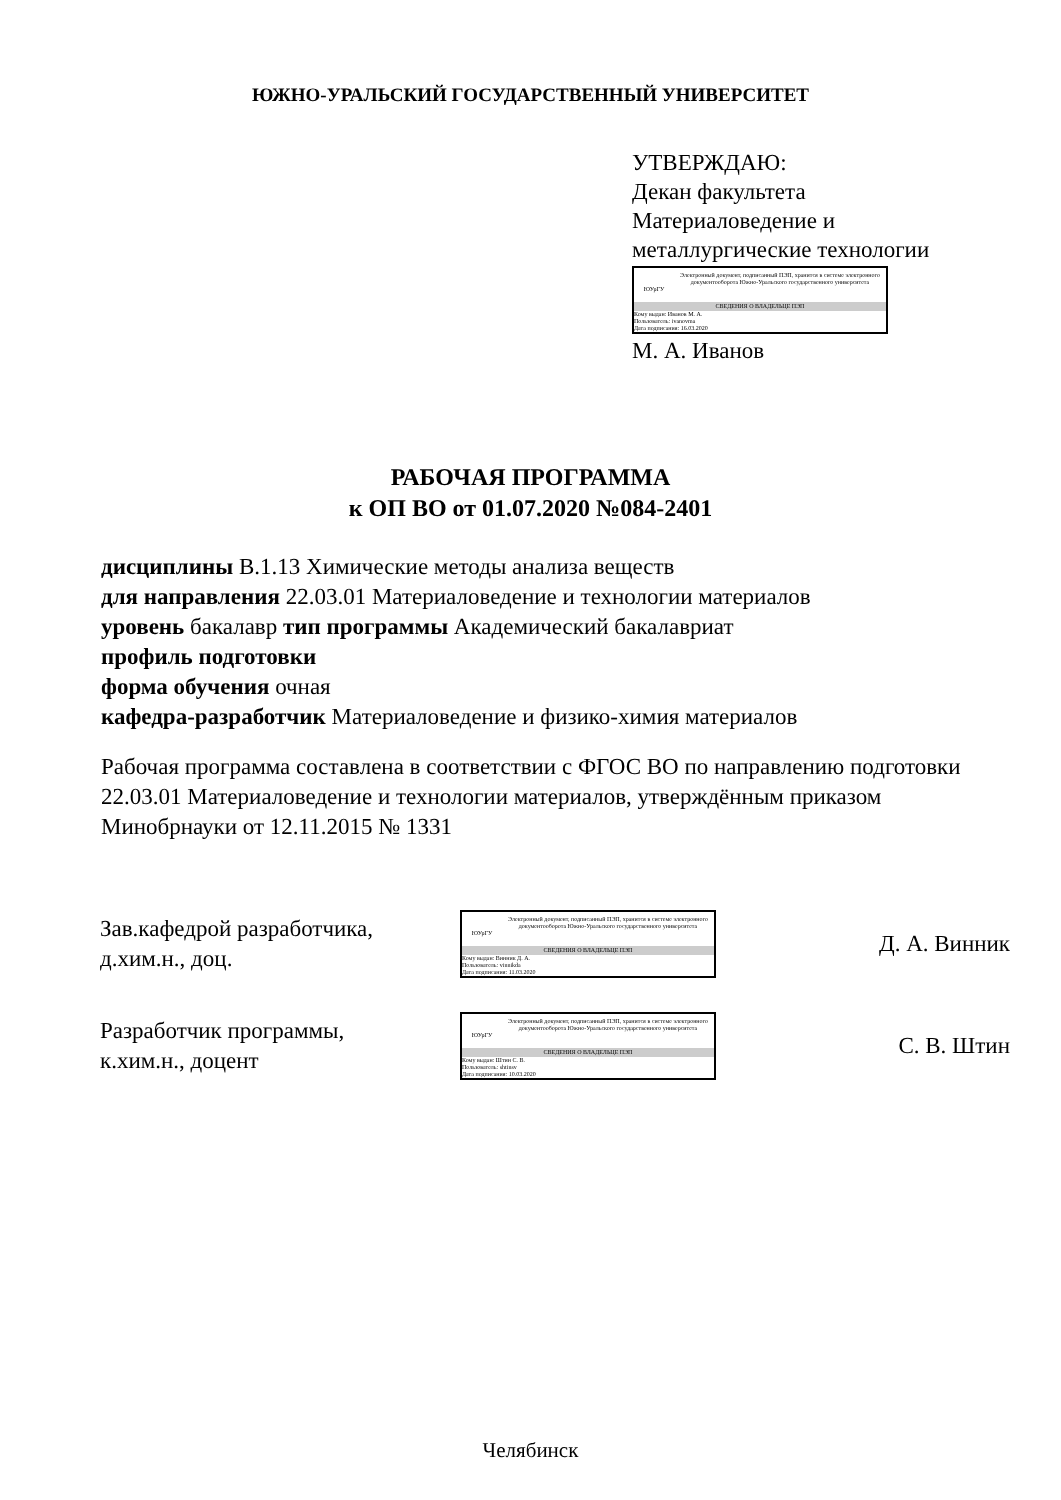ЮЖНО-УРАЛЬСКИЙ ГОСУДАРСТВЕННЫЙ УНИВЕРСИТЕТ
УТВЕРЖДАЮ:
Декан факультета
Материаловедение и
металлургические технологии
ЮУрГУ
Электронный документ, подписанный ПЭП, хранится в системе электронного документооборота Южно-Уральского государственного университета
СВЕДЕНИЯ О ВЛАДЕЛЬЦЕ ПЭП
Кому выдан: Иванов М. А.
Пользователь: ivanovma
Дата подписания: 16.03.2020
М. А. Иванов
РАБОЧАЯ ПРОГРАММА
к ОП ВО от 01.07.2020 №084-2401
дисциплины В.1.13 Химические методы анализа веществ
для направления 22.03.01 Материаловедение и технологии материалов
уровень бакалавр тип программы Академический бакалавриат
профиль подготовки
форма обучения очная
кафедра-разработчик Материаловедение и физико-химия материалов
Рабочая программа составлена в соответствии с ФГОС ВО по направлению подготовки 22.03.01 Материаловедение и технологии материалов, утверждённым приказом Минобрнауки от 12.11.2015 № 1331
Зав.кафедрой разработчика,
д.хим.н., доц.
ЮУрГУ
Электронный документ, подписанный ПЭП, хранится в системе электронного документооборота Южно-Уральского государственного университета
СВЕДЕНИЯ О ВЛАДЕЛЬЦЕ ПЭП
Кому выдан: Винник Д. А.
Пользователь: vinnikda
Дата подписания: 11.03.2020
Д. А. Винник
Разработчик программы,
к.хим.н., доцент
ЮУрГУ
Электронный документ, подписанный ПЭП, хранится в системе электронного документооборота Южно-Уральского государственного университета
СВЕДЕНИЯ О ВЛАДЕЛЬЦЕ ПЭП
Кому выдан: Штин С. В.
Пользователь: shtinsv
Дата подписания: 10.03.2020
С. В. Штин
Челябинск